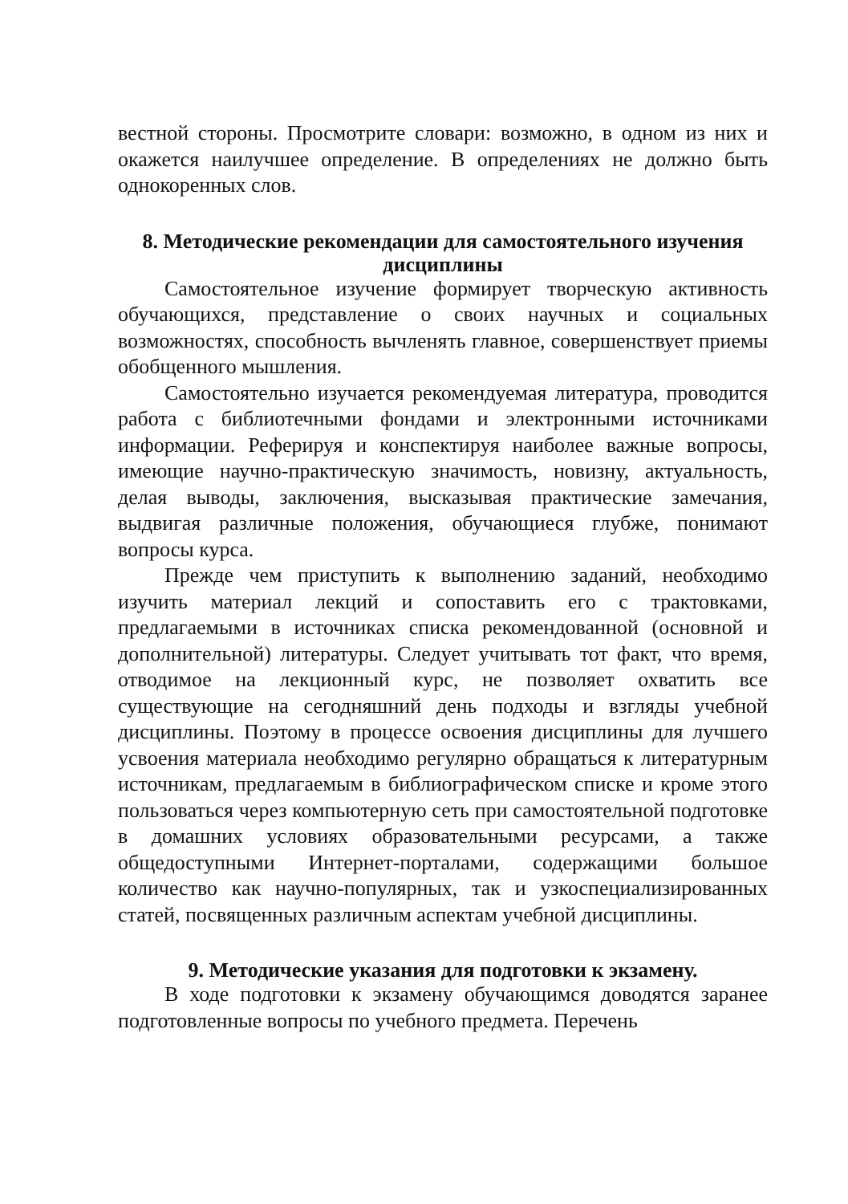вестной стороны. Просмотрите словари: возможно, в одном из них и окажется наилучшее определение. В определениях не должно быть однокоренных слов.
8. Методические рекомендации для самостоятельного изучения дисциплины
Самостоятельное изучение формирует творческую активность обучающихся, представление о своих научных и социальных возможностях, способность вычленять главное, совершенствует приемы обобщенного мышления.
Самостоятельно изучается рекомендуемая литература, проводится работа с библиотечными фондами и электронными источниками информации. Реферируя и конспектируя наиболее важные вопросы, имеющие научно-практическую значимость, новизну, актуальность, делая выводы, заключения, высказывая практические замечания, выдвигая различные положения, обучающиеся глубже, понимают вопросы курса.
Прежде чем приступить к выполнению заданий, необходимо изучить материал лекций и сопоставить его с трактовками, предлагаемыми в источниках списка рекомендованной (основной и дополнительной) литературы. Следует учитывать тот факт, что время, отводимое на лекционный курс, не позволяет охватить все существующие на сегодняшний день подходы и взгляды учебной дисциплины. Поэтому в процессе освоения дисциплины для лучшего усвоения материала необходимо регулярно обращаться к литературным источникам, предлагаемым в библиографическом списке и кроме этого пользоваться через компьютерную сеть при самостоятельной подготовке в домашних условиях образовательными ресурсами, а также общедоступными Интернет-порталами, содержащими большое количество как научно-популярных, так и узкоспециализированных статей, посвященных различным аспектам учебной дисциплины.
9. Методические указания для подготовки к экзамену.
В ходе подготовки к экзамену обучающимся доводятся заранее подготовленные вопросы по учебного предмета. Перечень